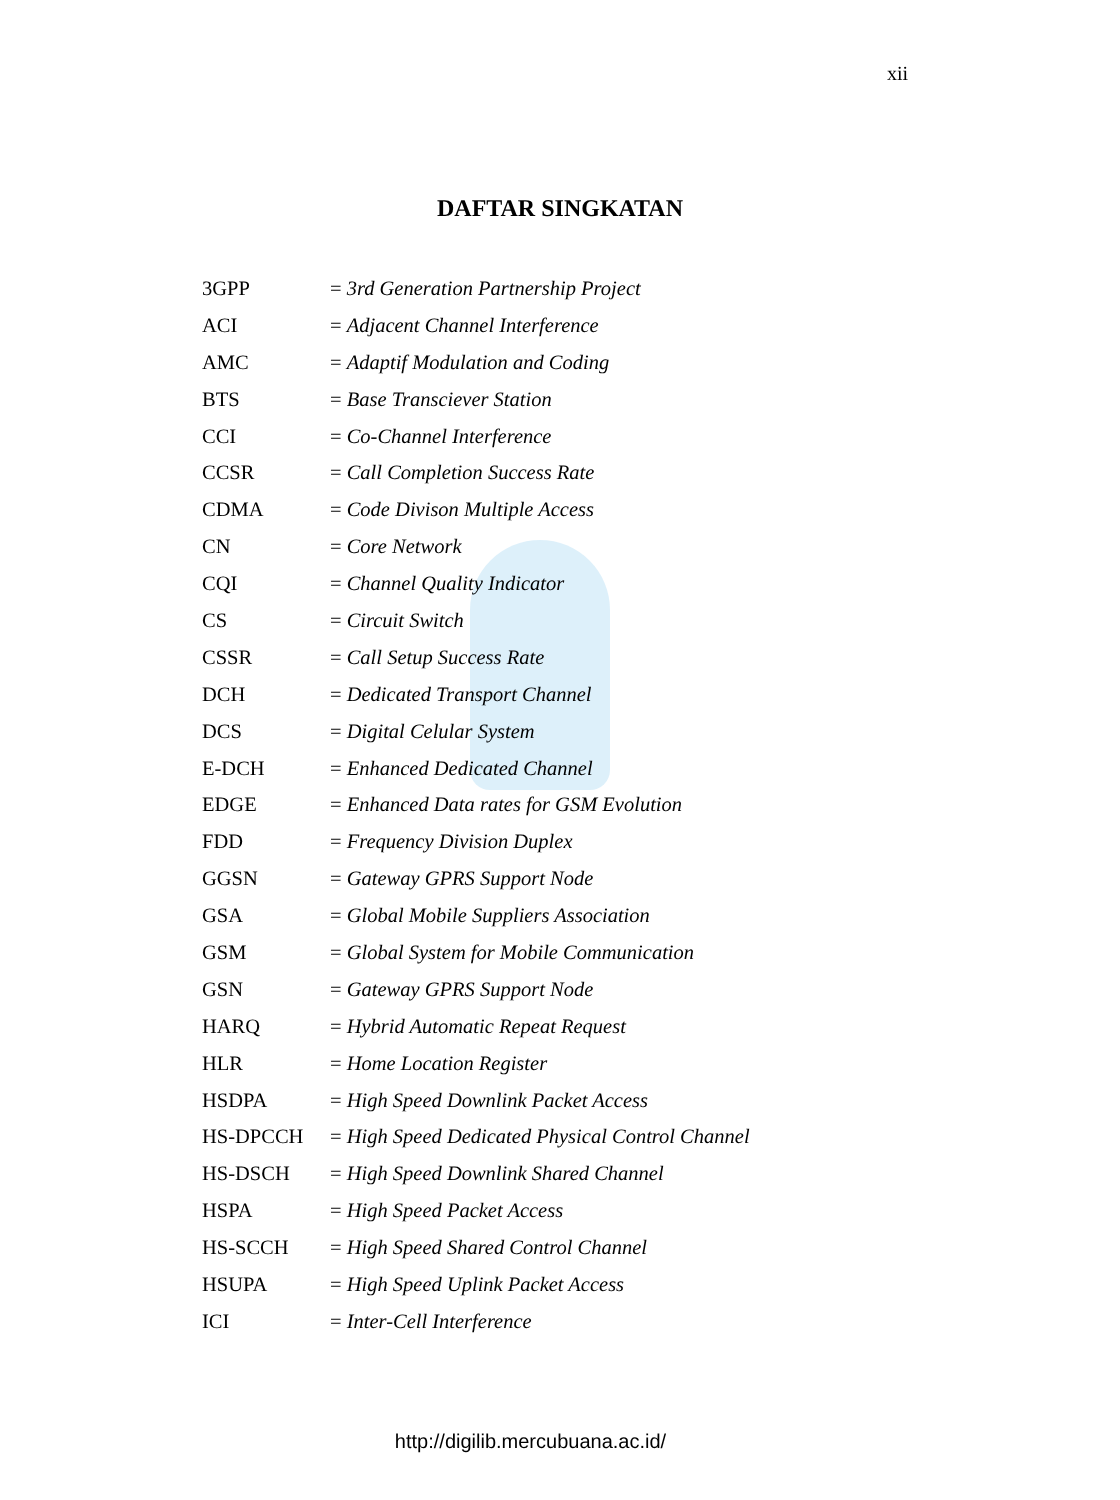xii
DAFTAR SINGKATAN
| 3GPP | = 3rd Generation Partnership Project |
| ACI | = Adjacent Channel Interference |
| AMC | = Adaptif Modulation and Coding |
| BTS | = Base Transciever Station |
| CCI | = Co-Channel Interference |
| CCSR | = Call Completion Success Rate |
| CDMA | = Code Divison Multiple Access |
| CN | = Core Network |
| CQI | = Channel Quality Indicator |
| CS | = Circuit Switch |
| CSSR | = Call Setup Success Rate |
| DCH | = Dedicated Transport Channel |
| DCS | = Digital Celular System |
| E-DCH | = Enhanced Dedicated Channel |
| EDGE | = Enhanced Data rates for GSM Evolution |
| FDD | = Frequency Division Duplex |
| GGSN | = Gateway GPRS Support Node |
| GSA | = Global Mobile Suppliers Association |
| GSM | = Global System for Mobile Communication |
| GSN | = Gateway GPRS Support Node |
| HARQ | = Hybrid Automatic Repeat Request |
| HLR | = Home Location Register |
| HSDPA | = High Speed Downlink Packet Access |
| HS-DPCCH | = High Speed Dedicated Physical Control Channel |
| HS-DSCH | = High Speed Downlink Shared Channel |
| HSPA | = High Speed Packet Access |
| HS-SCCH | = High Speed Shared Control Channel |
| HSUPA | = High Speed Uplink Packet Access |
| ICI | = Inter-Cell Interference |
http://digilib.mercubuana.ac.id/